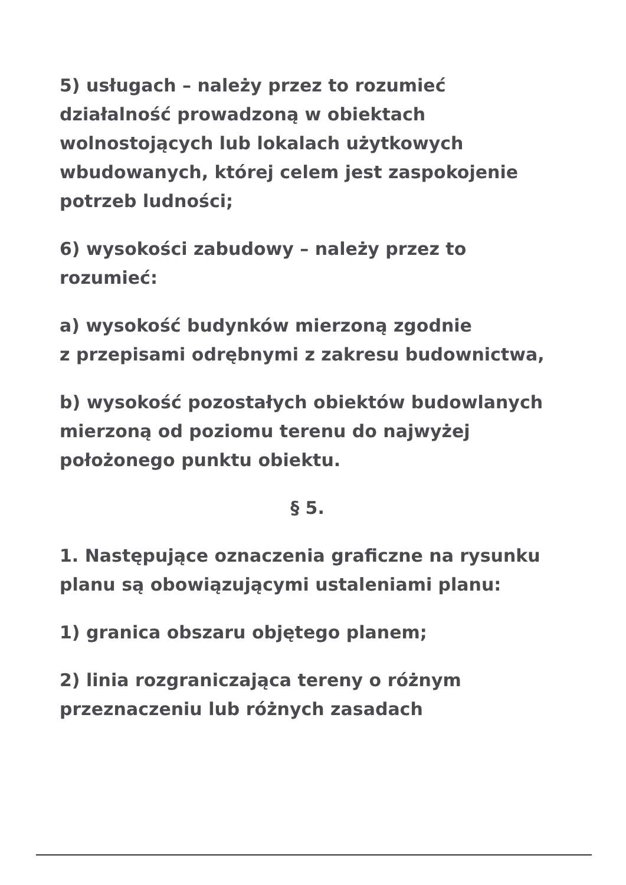5) usługach – należy przez to rozumieć działalność prowadzoną w obiektach wolnostojących lub lokalach użytkowych wbudowanych, której celem jest zaspokojenie potrzeb ludności;
6) wysokości zabudowy – należy przez to rozumieć:
a) wysokość budynków mierzoną zgodnie
z przepisami odrębnymi z zakresu budownictwa,
b) wysokość pozostałych obiektów budowlanych mierzoną od poziomu terenu do najwyżej położonego punktu obiektu.
§ 5.
1. Następujące oznaczenia graficzne na rysunku planu są obowiązującymi ustaleniami planu:
1) granica obszaru objętego planem;
2) linia rozgraniczająca tereny o różnym przeznaczeniu lub różnych zasadach